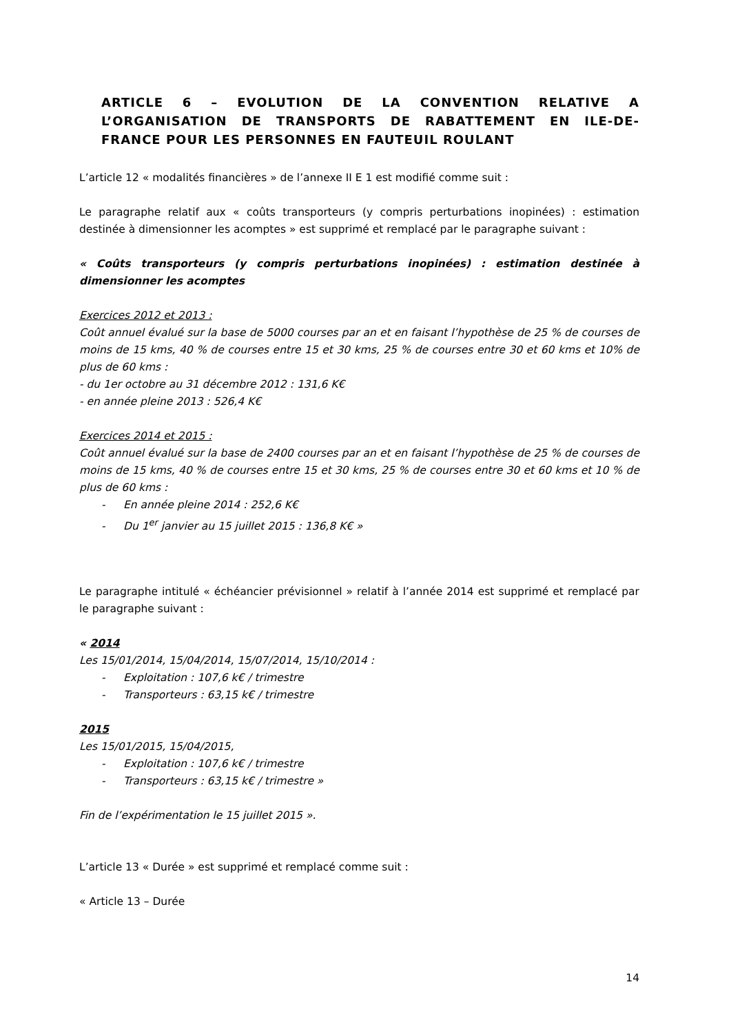ARTICLE 6 – EVOLUTION DE LA CONVENTION RELATIVE A L’ORGANISATION DE TRANSPORTS DE RABATTEMENT EN ILE-DE-FRANCE POUR LES PERSONNES EN FAUTEUIL ROULANT
L’article 12 « modalités financières » de l’annexe II E 1 est modifié comme suit :
Le paragraphe relatif aux « coûts transporteurs (y compris perturbations inopinées) : estimation destinée à dimensionner les acomptes » est supprimé et remplacé par le paragraphe suivant :
« Coûts transporteurs (y compris perturbations inopinées) : estimation destinée à dimensionner les acomptes
Exercices 2012 et 2013 :
Coût annuel évalué sur la base de 5000 courses par an et en faisant l’hypothèse de 25 % de courses de moins de 15 kms, 40 % de courses entre 15 et 30 kms, 25 % de courses entre 30 et 60 kms et 10% de plus de 60 kms :
- du 1er octobre au 31 décembre 2012 : 131,6 K€
- en année pleine 2013 : 526,4 K€
Exercices 2014 et 2015 :
Coût annuel évalué sur la base de 2400 courses par an et en faisant l’hypothèse de 25 % de courses de moins de 15 kms, 40 % de courses entre 15 et 30 kms, 25 % de courses entre 30 et 60 kms et 10 % de plus de 60 kms :
- En année pleine 2014 : 252,6 K€
- Du 1<sup>er</sup> janvier au 15 juillet 2015 : 136,8 K€ »
Le paragraphe intitulé « échéancier prévisionnel » relatif à l’année 2014 est supprimé et remplacé par le paragraphe suivant :
« 2014
Les 15/01/2014, 15/04/2014, 15/07/2014, 15/10/2014 :
- Exploitation : 107,6 k€ / trimestre
- Transporteurs : 63,15 k€ / trimestre
2015
Les 15/01/2015, 15/04/2015,
- Exploitation : 107,6 k€ / trimestre
- Transporteurs : 63,15 k€ / trimestre »
Fin de l’expérimentation le 15 juillet 2015 ».
L’article 13 « Durée » est supprimé et remplacé comme suit :
« Article 13 – Durée
14